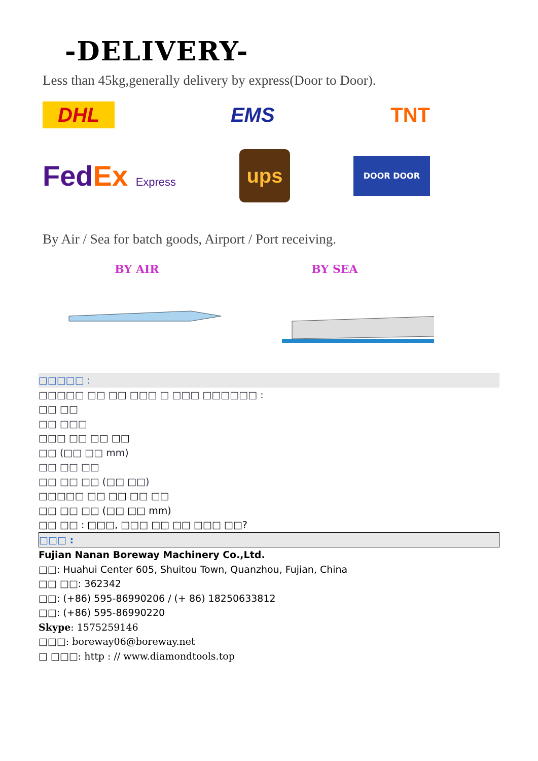-DELIVERY-
Less than 45kg,generally delivery by express(Door to Door).
DHL
EMS TNT
FedEx Express
ups
DOOR DOOR
By Air / Sea for batch goods, Airport / Port receiving.
BY AIR BY SEA
□□□□□ :
□□□□□ □□ □□ □□□ □ □□□ □□□□□□ :
□□ □□
□□ □□□
□□□ □□ □□ □□
□□ (□□ □□ mm)
□□ □□ □□
□□ □□ □□ (□□ □□)
□□□□□ □□ □□ □□ □□
□□ □□ □□ (□□ □□ mm)
□□ □□ : □□□, □□□ □□ □□ □□□ □□?
□□□ :
Fujian Nanan Boreway Machinery Co.,Ltd.
□□: Huahui Center 605, Shuitou Town, Quanzhou, Fujian, China
□□ □□: 362342
□□: (+86) 595-86990206 / (+ 86) 18250633812
□□: (+86) 595-86990220
Skype: 1575259146
□□□: boreway06@boreway.net
□ □□□: http : // www.diamondtools.top